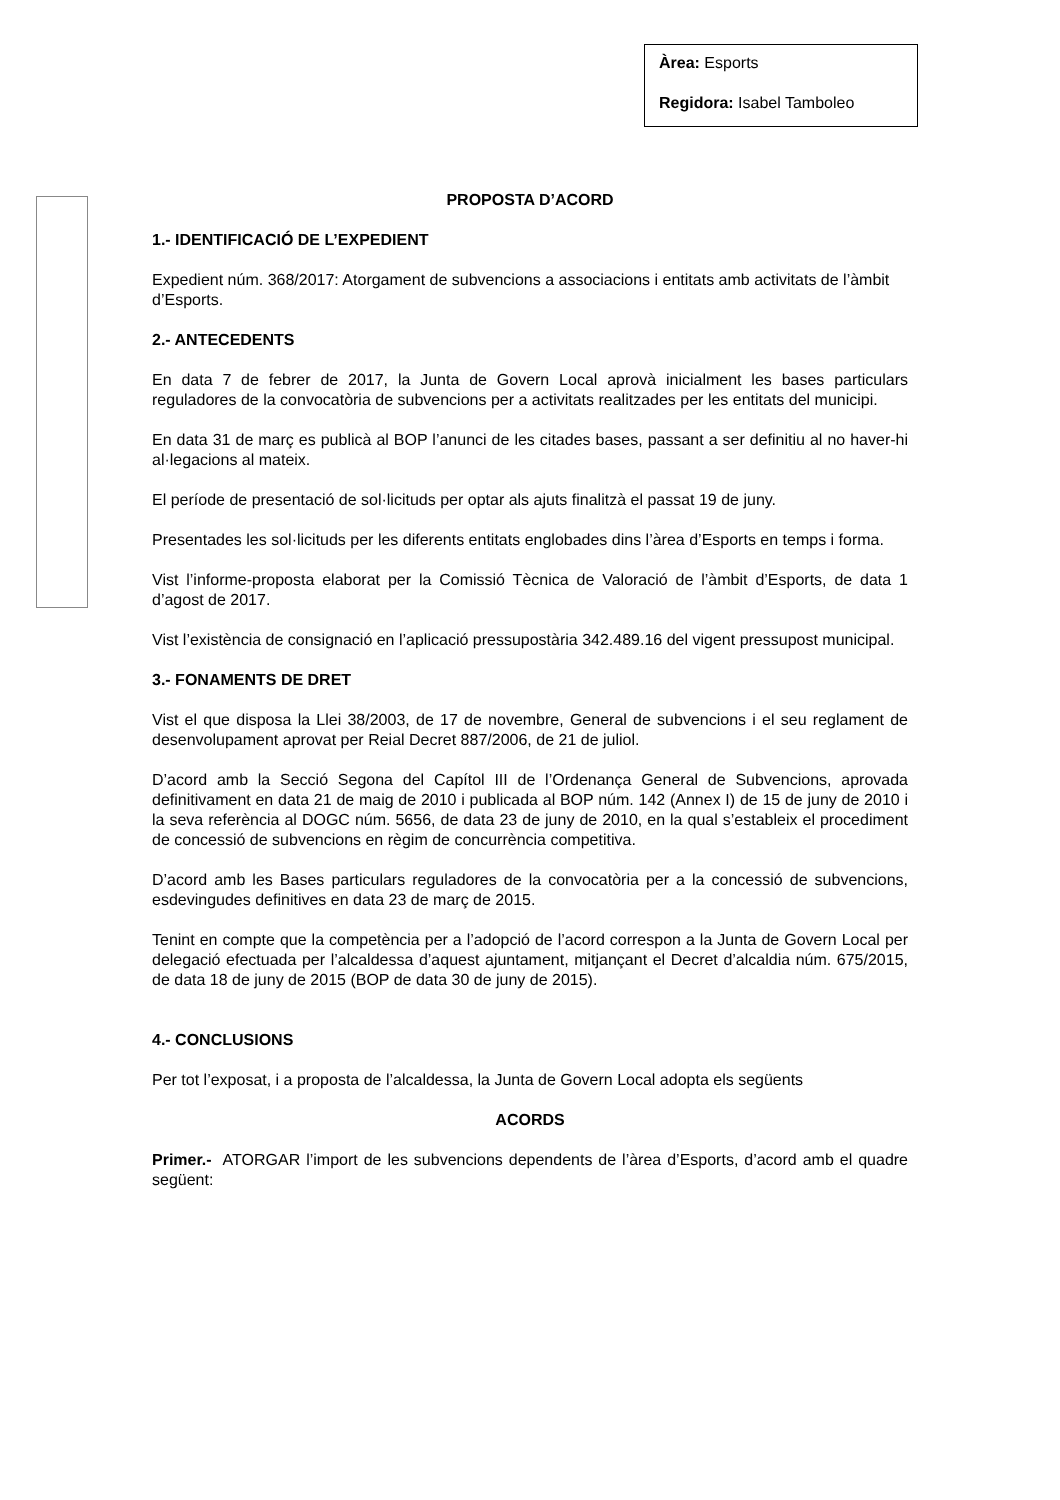Àrea: Esports
Regidora: Isabel Tamboleo
PROPOSTA D’ACORD
1.- IDENTIFICACIÓ DE L’EXPEDIENT
Expedient núm. 368/2017: Atorgament de subvencions a associacions i entitats amb activitats de l’àmbit d’Esports.
2.- ANTECEDENTS
En data 7 de febrer de 2017, la Junta de Govern Local aprovà inicialment les bases particulars reguladores de la convocatòria de subvencions per a activitats realitzades per les entitats del municipi.
En data 31 de març es publicà al BOP l’anunci de les citades bases, passant a ser definitiu al no haver-hi al·legacions al mateix.
El període de presentació de sol·licituds per optar als ajuts finalitzà el passat 19 de juny.
Presentades les sol·licituds per les diferents entitats englobades dins l’àrea d’Esports en temps i forma.
Vist l’informe-proposta elaborat per la Comissió Tècnica de Valoració de l’àmbit d’Esports, de data 1 d’agost de 2017.
Vist l’existència de consignació en l’aplicació pressupostària 342.489.16 del vigent pressupost municipal.
3.- FONAMENTS DE DRET
Vist el que disposa la Llei 38/2003, de 17 de novembre, General de subvencions i el seu reglament de desenvolupament aprovat per Reial Decret 887/2006, de 21 de juliol.
D’acord amb la Secció Segona del Capítol III de l’Ordenança General de Subvencions, aprovada definitivament en data 21 de maig de 2010 i publicada al BOP núm. 142 (Annex I) de 15 de juny de 2010 i la seva referència al DOGC núm. 5656, de data 23 de juny de 2010, en la qual s’estableix el procediment de concessió de subvencions en règim de concurrència competitiva.
D’acord amb les Bases particulars reguladores de la convocatòria per a la concessió de subvencions, esdevingudes definitives en data 23 de març de 2015.
Tenint en compte que la competència per a l’adopció de l’acord correspon a la Junta de Govern Local per delegació efectuada per l’alcaldessa d’aquest ajuntament, mitjançant el Decret d’alcaldia núm. 675/2015, de data 18 de juny de 2015 (BOP de data 30 de juny de 2015).
4.- CONCLUSIONS
Per tot l’exposat, i a proposta de l’alcaldessa, la Junta de Govern Local adopta els següents
ACORDS
Primer.- ATORGAR l’import de les subvencions dependents de l’àrea d’Esports, d’acord amb el quadre següent: